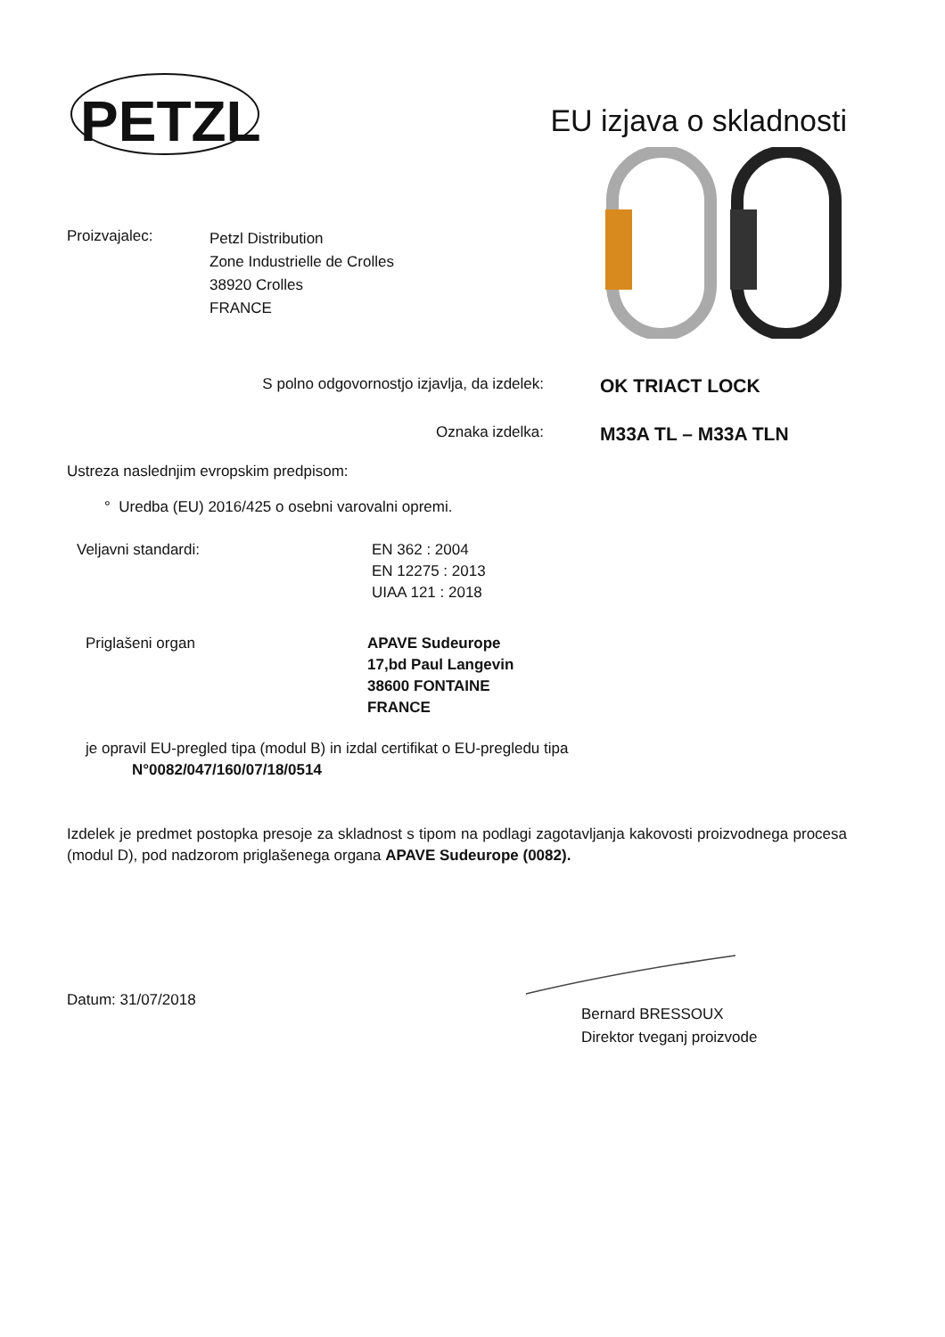PETZL
EU izjava o skladnosti
Proizvajalec:
Petzl Distribution
Zone Industrielle de Crolles
38920 Crolles
FRANCE
S polno odgovornostjo izjavlja, da izdelek:
OK TRIACT LOCK
Oznaka izdelka:
M33A TL – M33A TLN
Ustreza naslednjim evropskim predpisom:
° Uredba (EU) 2016/425 o osebni varovalni opremi.
Veljavni standardi: EN 362 : 2004
EN 12275 : 2013
UIAA 121 : 2018
Priglašeni organ APAVE Sudeurope
17,bd Paul Langevin
38600 FONTAINE
FRANCE
je opravil EU-pregled tipa (modul B) in izdal certifikat o EU-pregledu tipa
N°0082/047/160/07/18/0514
Izdelek je predmet postopka presoje za skladnost s tipom na podlagi zagotavljanja kakovosti proizvodnega procesa (modul D), pod nadzorom priglašenega organa APAVE Sudeurope (0082).
Datum: 31/07/2018
Bernard BRESSOUX
Direktor tveganj proizvode